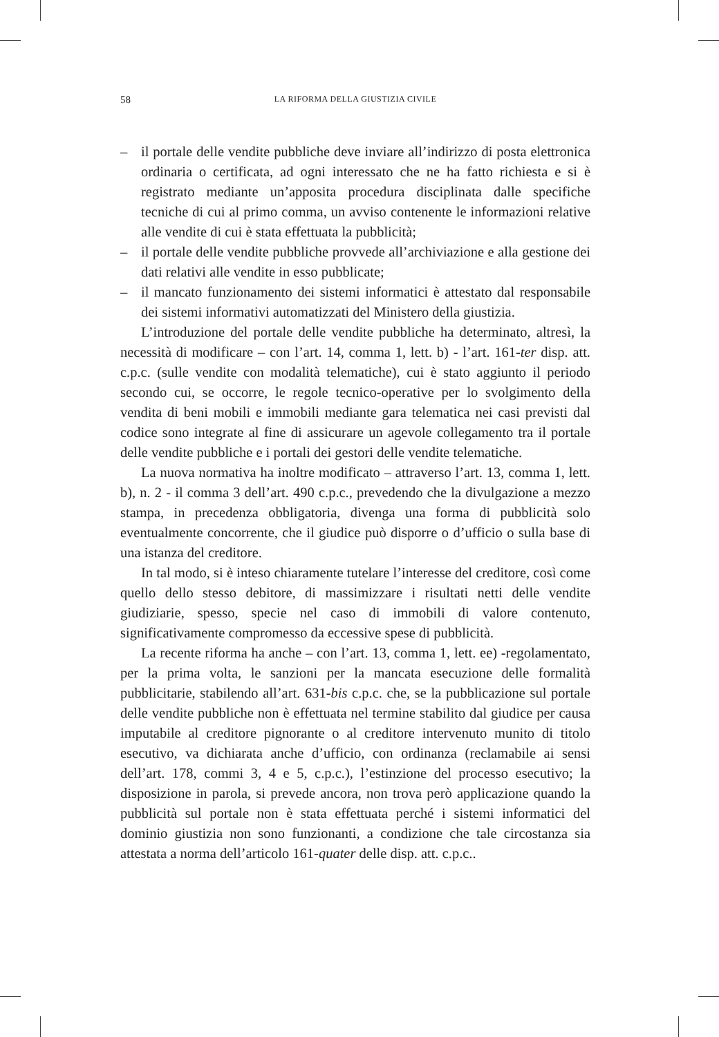58 LA RIFORMA DELLA GIUSTIZIA CIVILE
– il portale delle vendite pubbliche deve inviare all’indirizzo di posta elettronica ordinaria o certificata, ad ogni interessato che ne ha fatto richiesta e si è registrato mediante un’apposita procedura disciplinata dalle specifiche tecniche di cui al primo comma, un avviso contenente le informazioni relative alle vendite di cui è stata effettuata la pubblicità;
– il portale delle vendite pubbliche provvede all’archiviazione e alla gestione dei dati relativi alle vendite in esso pubblicate;
– il mancato funzionamento dei sistemi informatici è attestato dal responsabile dei sistemi informativi automatizzati del Ministero della giustizia.
L’introduzione del portale delle vendite pubbliche ha determinato, altresì, la necessità di modificare – con l’art. 14, comma 1, lett. b) - l’art. 161-ter disp. att. c.p.c. (sulle vendite con modalità telematiche), cui è stato aggiunto il periodo secondo cui, se occorre, le regole tecnico-operative per lo svolgimento della vendita di beni mobili e immobili mediante gara telematica nei casi previsti dal codice sono integrate al fine di assicurare un agevole collegamento tra il portale delle vendite pubbliche e i portali dei gestori delle vendite telematiche.
La nuova normativa ha inoltre modificato – attraverso l’art. 13, comma 1, lett. b), n. 2 - il comma 3 dell’art. 490 c.p.c., prevedendo che la divulgazione a mezzo stampa, in precedenza obbligatoria, divenga una forma di pubblicità solo eventualmente concorrente, che il giudice può disporre o d’ufficio o sulla base di una istanza del creditore.
In tal modo, si è inteso chiaramente tutelare l’interesse del creditore, così come quello dello stesso debitore, di massimizzare i risultati netti delle vendite giudiziarie, spesso, specie nel caso di immobili di valore contenuto, significativamente compromesso da eccessive spese di pubblicità.
La recente riforma ha anche – con l’art. 13, comma 1, lett. ee) -regolamentato, per la prima volta, le sanzioni per la mancata esecuzione delle formalità pubblicitarie, stabilendo all’art. 631-bis c.p.c. che, se la pubblicazione sul portale delle vendite pubbliche non è effettuata nel termine stabilito dal giudice per causa imputabile al creditore pignorante o al creditore intervenuto munito di titolo esecutivo, va dichiarata anche d’ufficio, con ordinanza (reclamabile ai sensi dell’art. 178, commi 3, 4 e 5, c.p.c.), l’estinzione del processo esecutivo; la disposizione in parola, si prevede ancora, non trova però applicazione quando la pubblicità sul portale non è stata effettuata perché i sistemi informatici del dominio giustizia non sono funzionanti, a condizione che tale circostanza sia attestata a norma dell’articolo 161-quater delle disp. att. c.p.c..